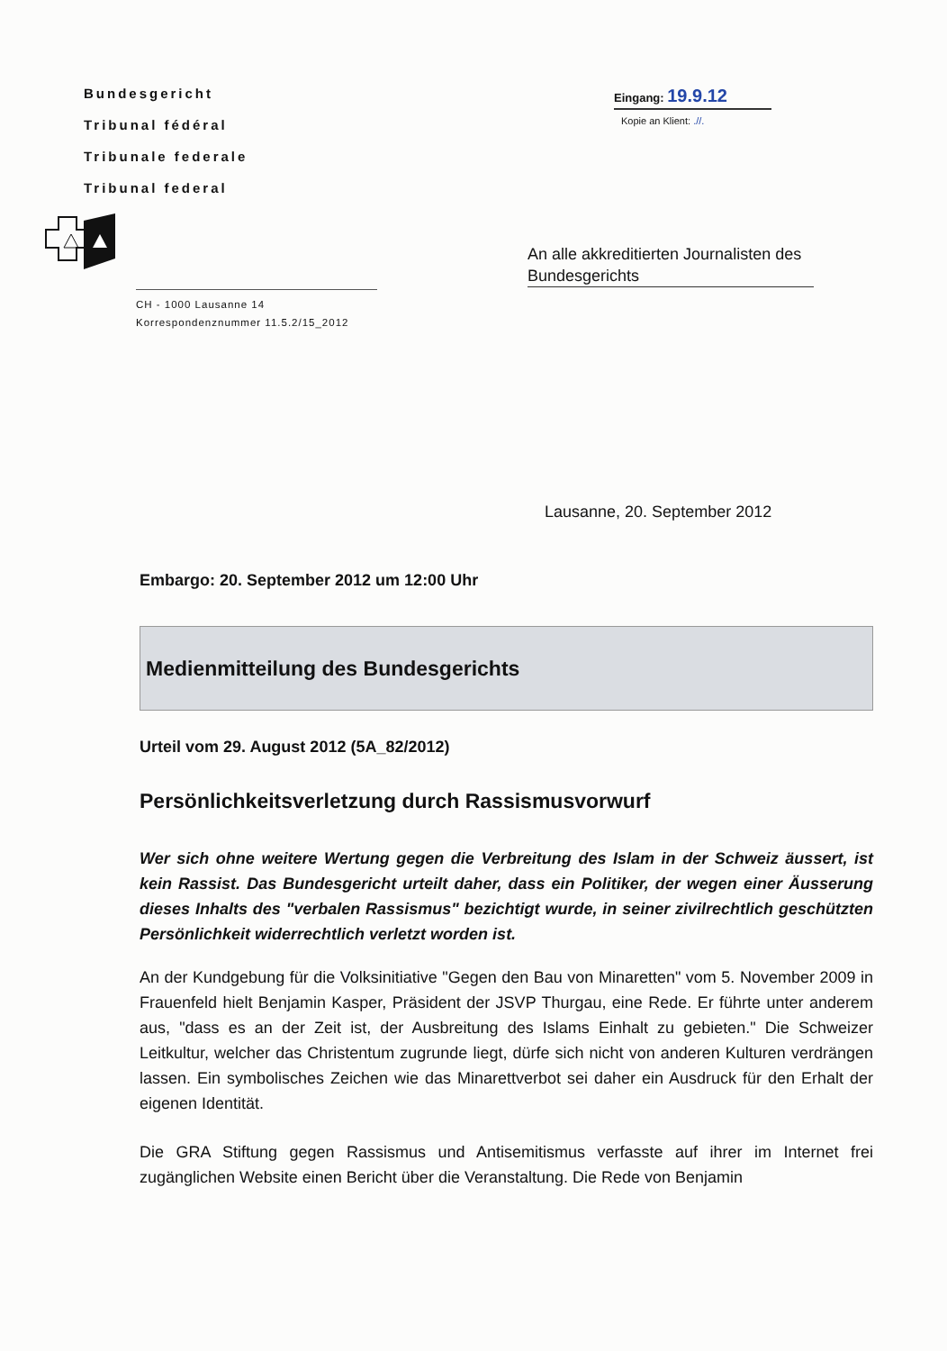Bundesgericht
Tribunal fédéral
Tribunale federale
Tribunal federal
CH - 1000 Lausanne 14
Korrespondenznummer 11.5.2/15_2012
Eingang: 19.9.12
Kopie an Klient: .//.
An alle akkreditierten Journalisten des Bundesgerichts
Lausanne, 20. September 2012
Embargo: 20. September 2012 um 12:00 Uhr
Medienmitteilung des Bundesgerichts
Urteil vom 29. August 2012 (5A_82/2012)
Persönlichkeitsverletzung durch Rassismusvorwurf
Wer sich ohne weitere Wertung gegen die Verbreitung des Islam in der Schweiz äussert, ist kein Rassist. Das Bundesgericht urteilt daher, dass ein Politiker, der wegen einer Äusserung dieses Inhalts des "verbalen Rassismus" bezichtigt wurde, in seiner zivilrechtlich geschützten Persönlichkeit widerrechtlich verletzt worden ist.
An der Kundgebung für die Volksinitiative "Gegen den Bau von Minaretten" vom 5. November 2009 in Frauenfeld hielt Benjamin Kasper, Präsident der JSVP Thurgau, eine Rede. Er führte unter anderem aus, "dass es an der Zeit ist, der Ausbreitung des Islams Einhalt zu gebieten." Die Schweizer Leitkultur, welcher das Christentum zugrunde liegt, dürfe sich nicht von anderen Kulturen verdrängen lassen. Ein symbolisches Zeichen wie das Minarettverbot sei daher ein Ausdruck für den Erhalt der eigenen Identität.
Die GRA Stiftung gegen Rassismus und Antisemitismus verfasste auf ihrer im Internet frei zugänglichen Website einen Bericht über die Veranstaltung. Die Rede von Benjamin